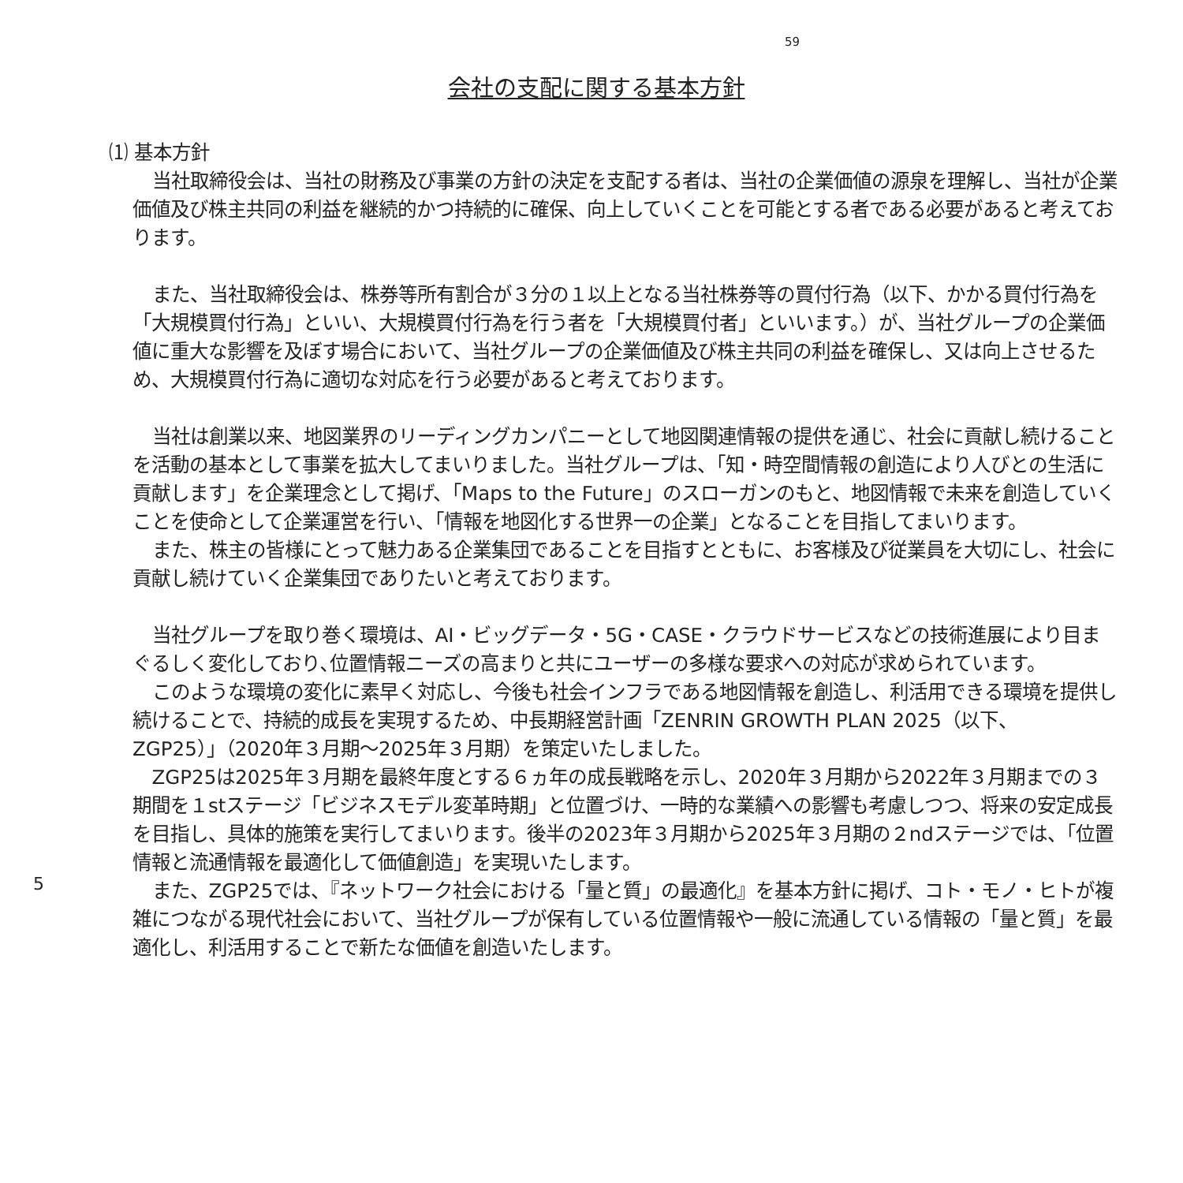59
会社の支配に関する基本方針
⑴ 基本方針
当社取締役会は、当社の財務及び事業の方針の決定を支配する者は、当社の企業価値の源泉を理解し、当社が企業価値及び株主共同の利益を継続的かつ持続的に確保、向上していくことを可能とする者である必要があると考えております。
また、当社取締役会は、株券等所有割合が３分の１以上となる当社株券等の買付行為（以下、かかる買付行為を「大規模買付行為」といい、大規模買付行為を行う者を「大規模買付者」といいます。）が、当社グループの企業価値に重大な影響を及ぼす場合において、当社グループの企業価値及び株主共同の利益を確保し、又は向上させるため、大規模買付行為に適切な対応を行う必要があると考えております。
当社は創業以来、地図業界のリーディングカンパニーとして地図関連情報の提供を通じ、社会に貢献し続けることを活動の基本として事業を拡大してまいりました。当社グループは、「知・時空間情報の創造により人びとの生活に貢献します」を企業理念として掲げ、「Maps to the Future」のスローガンのもと、地図情報で未来を創造していくことを使命として企業運営を行い、「情報を地図化する世界一の企業」となることを目指してまいります。
また、株主の皆様にとって魅力ある企業集団であることを目指すとともに、お客様及び従業員を大切にし、社会に貢献し続けていく企業集団でありたいと考えております。
当社グループを取り巻く環境は、AI・ビッグデータ・5G・CASE・クラウドサービスなどの技術進展により目まぐるしく変化しており､位置情報ニーズの高まりと共にユーザーの多様な要求への対応が求められています。
このような環境の変化に素早く対応し、今後も社会インフラである地図情報を創造し、利活用できる環境を提供し続けることで、持続的成長を実現するため、中長期経営計画「ZENRIN GROWTH PLAN 2025（以下、ZGP25）」（2020年３月期～2025年３月期）を策定いたしました。
ZGP25は2025年３月期を最終年度とする６ヵ年の成長戦略を示し、2020年３月期から2022年３月期までの３期間を１stステージ「ビジネスモデル変革時期」と位置づけ、一時的な業績への影響も考慮しつつ、将来の安定成長を目指し、具体的施策を実行してまいります。後半の2023年３月期から2025年３月期の２ndステージでは、「位置情報と流通情報を最適化して価値創造」を実現いたします。
また、ZGP25では、『ネットワーク社会における「量と質」の最適化』を基本方針に掲げ、コト・モノ・ヒトが複雑につながる現代社会において、当社グループが保有している位置情報や一般に流通している情報の「量と質」を最適化し、利活用することで新たな価値を創造いたします。
5